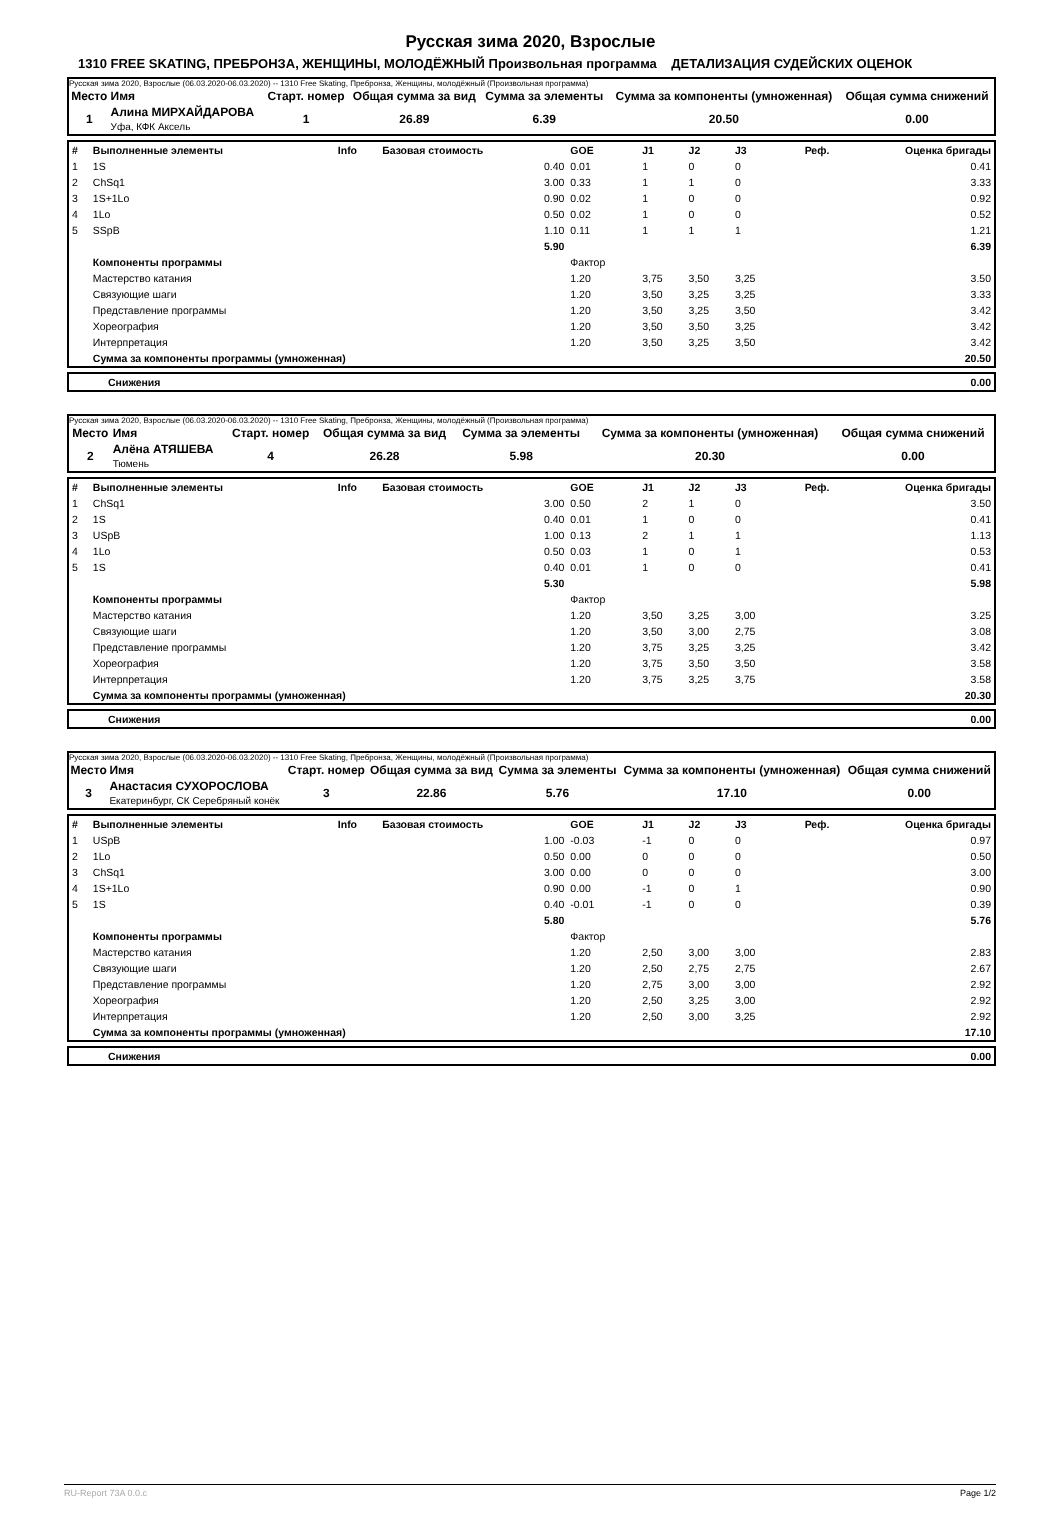Русская зима 2020, Взрослые
1310 FREE SKATING, ПРЕБРОНЗА, ЖЕНЩИНЫ, МОЛОДЁЖНЫЙ Произвольная программа ДЕТАЛИЗАЦИЯ СУДЕЙСКИХ ОЦЕНОК
Русская зима 2020, Взрослые (06.03.2020-06.03.2020) -- 1310 Free Skating, Пребронза, Женщины, молодёжный (Произвольная программа)
| Место | Имя | Старт. номер | Общая сумма за вид | Сумма за элементы | Сумма за компоненты (умноженная) | Общая сумма снижений |
| 1 | Алина МИРХАЙДАРОВА Уфа, КФК Аксель | 1 | 26.89 | 6.39 | 20.50 | 0.00 |
| # | Выполненные элементы | Info | Базовая стоимость | GOE | J1 | J2 | J3 | Реф. | Оценка бригады |
| 1 | 1S | | 0.40 | 0.01 | 1 | 0 | 0 | | 0.41 |
| 2 | ChSq1 | | 3.00 | 0.33 | 1 | 1 | 0 | | 3.33 |
| 3 | 1S+1Lo | | 0.90 | 0.02 | 1 | 0 | 0 | | 0.92 |
| 4 | 1Lo | | 0.50 | 0.02 | 1 | 0 | 0 | | 0.52 |
| 5 | SSpB | | 1.10 | 0.11 | 1 | 1 | 1 | | 1.21 |
| | | | 5.90 | | | | | | 6.39 |
| | Компоненты программы | | | Фактор | | | | | |
| | Мастерство катания | | | 1.20 | 3,75 | 3,50 | 3,25 | | 3.50 |
| | Связующие шаги | | | 1.20 | 3,50 | 3,25 | 3,25 | | 3.33 |
| | Представление программы | | | 1.20 | 3,50 | 3,25 | 3,50 | | 3.42 |
| | Хореография | | | 1.20 | 3,50 | 3,50 | 3,25 | | 3.42 |
| | Интерпретация | | | 1.20 | 3,50 | 3,25 | 3,50 | | 3.42 |
| | Сумма за компоненты программы (умноженная) | | | | | | | | 20.50 |
| | Снижения | 0.00 |
Русская зима 2020, Взрослые (06.03.2020-06.03.2020) -- 1310 Free Skating, Пребронза, Женщины, молодёжный (Произвольная программа)
| Место | Имя | Старт. номер | Общая сумма за вид | Сумма за элементы | Сумма за компоненты (умноженная) | Общая сумма снижений |
| 2 | Алёна АТЯШЕВА Тюмень | 4 | 26.28 | 5.98 | 20.30 | 0.00 |
| # | Выполненные элементы | Info | Базовая стоимость | GOE | J1 | J2 | J3 | Реф. | Оценка бригады |
| 1 | ChSq1 | | 3.00 | 0.50 | 2 | 1 | 0 | | 3.50 |
| 2 | 1S | | 0.40 | 0.01 | 1 | 0 | 0 | | 0.41 |
| 3 | USpB | | 1.00 | 0.13 | 2 | 1 | 1 | | 1.13 |
| 4 | 1Lo | | 0.50 | 0.03 | 1 | 0 | 1 | | 0.53 |
| 5 | 1S | | 0.40 | 0.01 | 1 | 0 | 0 | | 0.41 |
| | | | 5.30 | | | | | | 5.98 |
| | Компоненты программы | | | Фактор | | | | | |
| | Мастерство катания | | | 1.20 | 3,50 | 3,25 | 3,00 | | 3.25 |
| | Связующие шаги | | | 1.20 | 3,50 | 3,00 | 2,75 | | 3.08 |
| | Представление программы | | | 1.20 | 3,75 | 3,25 | 3,25 | | 3.42 |
| | Хореография | | | 1.20 | 3,75 | 3,50 | 3,50 | | 3.58 |
| | Интерпретация | | | 1.20 | 3,75 | 3,25 | 3,75 | | 3.58 |
| | Сумма за компоненты программы (умноженная) | | | | | | | | 20.30 |
| | Снижения | 0.00 |
Русская зима 2020, Взрослые (06.03.2020-06.03.2020) -- 1310 Free Skating, Пребронза, Женщины, молодёжный (Произвольная программа)
| Место | Имя | Старт. номер | Общая сумма за вид | Сумма за элементы | Сумма за компоненты (умноженная) | Общая сумма снижений |
| 3 | Анастасия СУХОРОСЛОВА Екатеринбург, СК Серебряный конёк | 3 | 22.86 | 5.76 | 17.10 | 0.00 |
| # | Выполненные элементы | Info | Базовая стоимость | GOE | J1 | J2 | J3 | Реф. | Оценка бригады |
| 1 | USpB | | 1.00 | -0.03 | -1 | 0 | 0 | | 0.97 |
| 2 | 1Lo | | 0.50 | 0.00 | 0 | 0 | 0 | | 0.50 |
| 3 | ChSq1 | | 3.00 | 0.00 | 0 | 0 | 0 | | 3.00 |
| 4 | 1S+1Lo | | 0.90 | 0.00 | -1 | 0 | 1 | | 0.90 |
| 5 | 1S | | 0.40 | -0.01 | -1 | 0 | 0 | | 0.39 |
| | | | 5.80 | | | | | | 5.76 |
| | Компоненты программы | | | Фактор | | | | | |
| | Мастерство катания | | | 1.20 | 2,50 | 3,00 | 3,00 | | 2.83 |
| | Связующие шаги | | | 1.20 | 2,50 | 2,75 | 2,75 | | 2.67 |
| | Представление программы | | | 1.20 | 2,75 | 3,00 | 3,00 | | 2.92 |
| | Хореография | | | 1.20 | 2,50 | 3,25 | 3,00 | | 2.92 |
| | Интерпретация | | | 1.20 | 2,50 | 3,00 | 3,25 | | 2.92 |
| | Сумма за компоненты программы (умноженная) | | | | | | | | 17.10 |
| | Снижения | 0.00 |
RU-Report 73A 0.0.c Page 1/2